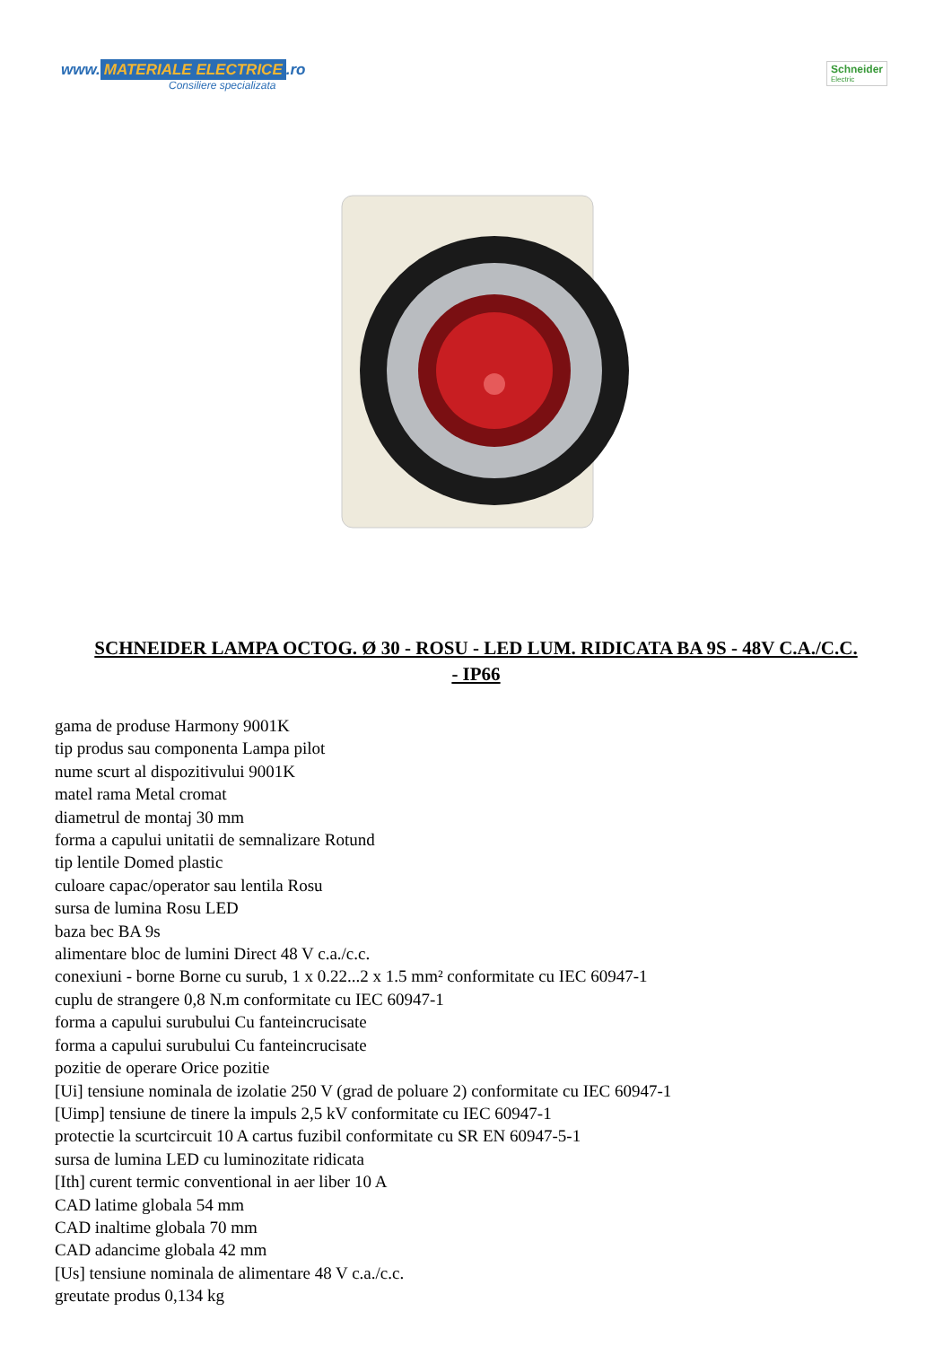www. MATERIALE ELECTRICE.ro
Consiliere specializata
Schneider
Electric
SCHNEIDER LAMPA OCTOG. Ø 30 - ROSU - LED LUM. RIDICATA BA 9S - 48V C.A./C.C. - IP66
gama de produse Harmony 9001K
tip produs sau componenta Lampa pilot
nume scurt al dispozitivului 9001K
matel rama Metal cromat
diametrul de montaj 30 mm
forma a capului unitatii de semnalizare Rotund
tip lentile Domed plastic
culoare capac/operator sau lentila Rosu
sursa de lumina Rosu LED
baza bec BA 9s
alimentare bloc de lumini Direct 48 V c.a./c.c.
conexiuni - borne Borne cu surub, 1 x 0.22...2 x 1.5 mm² conformitate cu IEC 60947-1
cuplu de strangere 0,8 N.m conformitate cu IEC 60947-1
forma a capului surubului Cu fanteincrucisate
forma a capului surubului Cu fanteincrucisate
pozitie de operare Orice pozitie
[Ui] tensiune nominala de izolatie 250 V (grad de poluare 2) conformitate cu IEC 60947-1
[Uimp] tensiune de tinere la impuls 2,5 kV conformitate cu IEC 60947-1
protectie la scurtcircuit 10 A cartus fuzibil conformitate cu SR EN 60947-5-1
sursa de lumina LED cu luminozitate ridicata
[Ith] curent termic conventional in aer liber 10 A
CAD latime globala 54 mm
CAD inaltime globala 70 mm
CAD adancime globala 42 mm
[Us] tensiune nominala de alimentare 48 V c.a./c.c.
greutate produs 0,134 kg